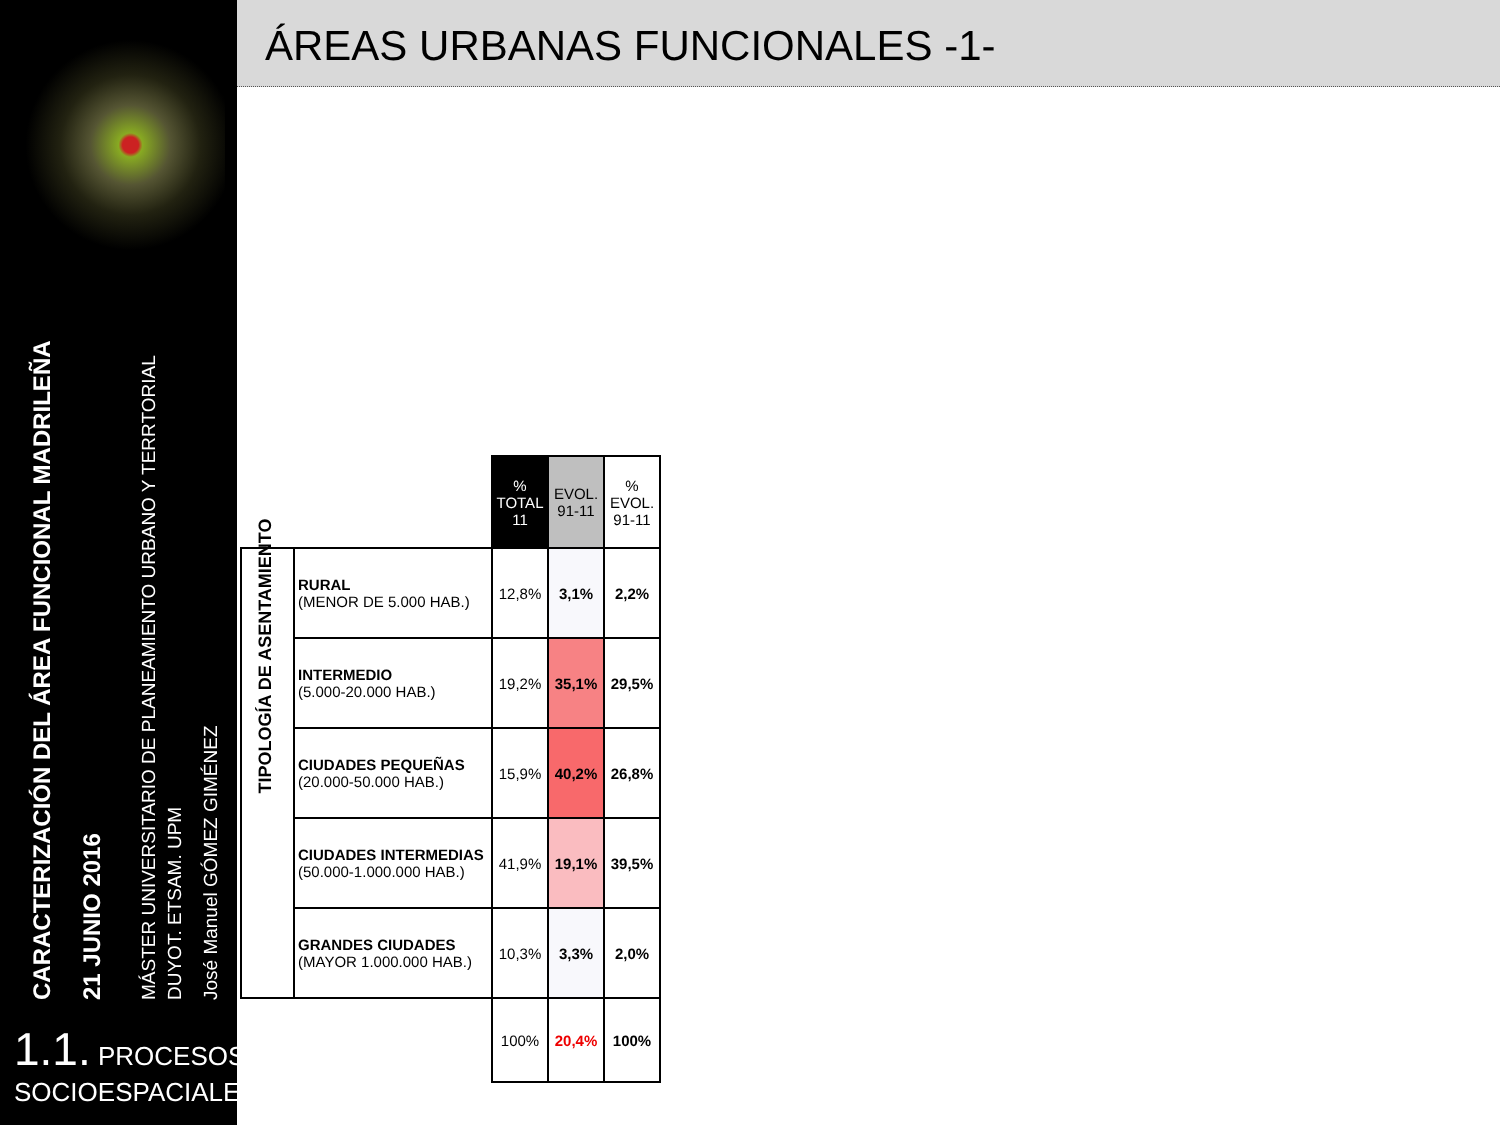CARACTERIZACIÓN DEL ÁREA FUNCIONAL MADRILEÑA 21 JUNIO 2016
MÁSTER UNIVERSITARIO DE PLANEAMIENTO URBANO Y TERRTORIAL
DUYOT. ETSAM. UPM
José Manuel GÓMEZ GIMÉNEZ
1.1. PROCESOS
SOCIOESPACIALES
ÁREAS URBANAS FUNCIONALES -1-
| | | % TOTAL 11 | EVOL. 91-11 | % EVOL. 91-11 |
| TIPOLOGÍA DE ASENTAMIENTO | RURAL (MENOR DE 5.000 HAB.) | 12,8% | 3,1% | 2,2% |
| | INTERMEDIO (5.000-20.000 HAB.) | 19,2% | 35,1% | 29,5% |
| | CIUDADES PEQUEÑAS (20.000-50.000 HAB.) | 15,9% | 40,2% | 26,8% |
| | CIUDADES INTERMEDIAS (50.000-1.000.000 HAB.) | 41,9% | 19,1% | 39,5% |
| | GRANDES CIUDADES (MAYOR 1.000.000 HAB.) | 10,3% | 3,3% | 2,0% |
| | | 100% | 20,4% | 100% |